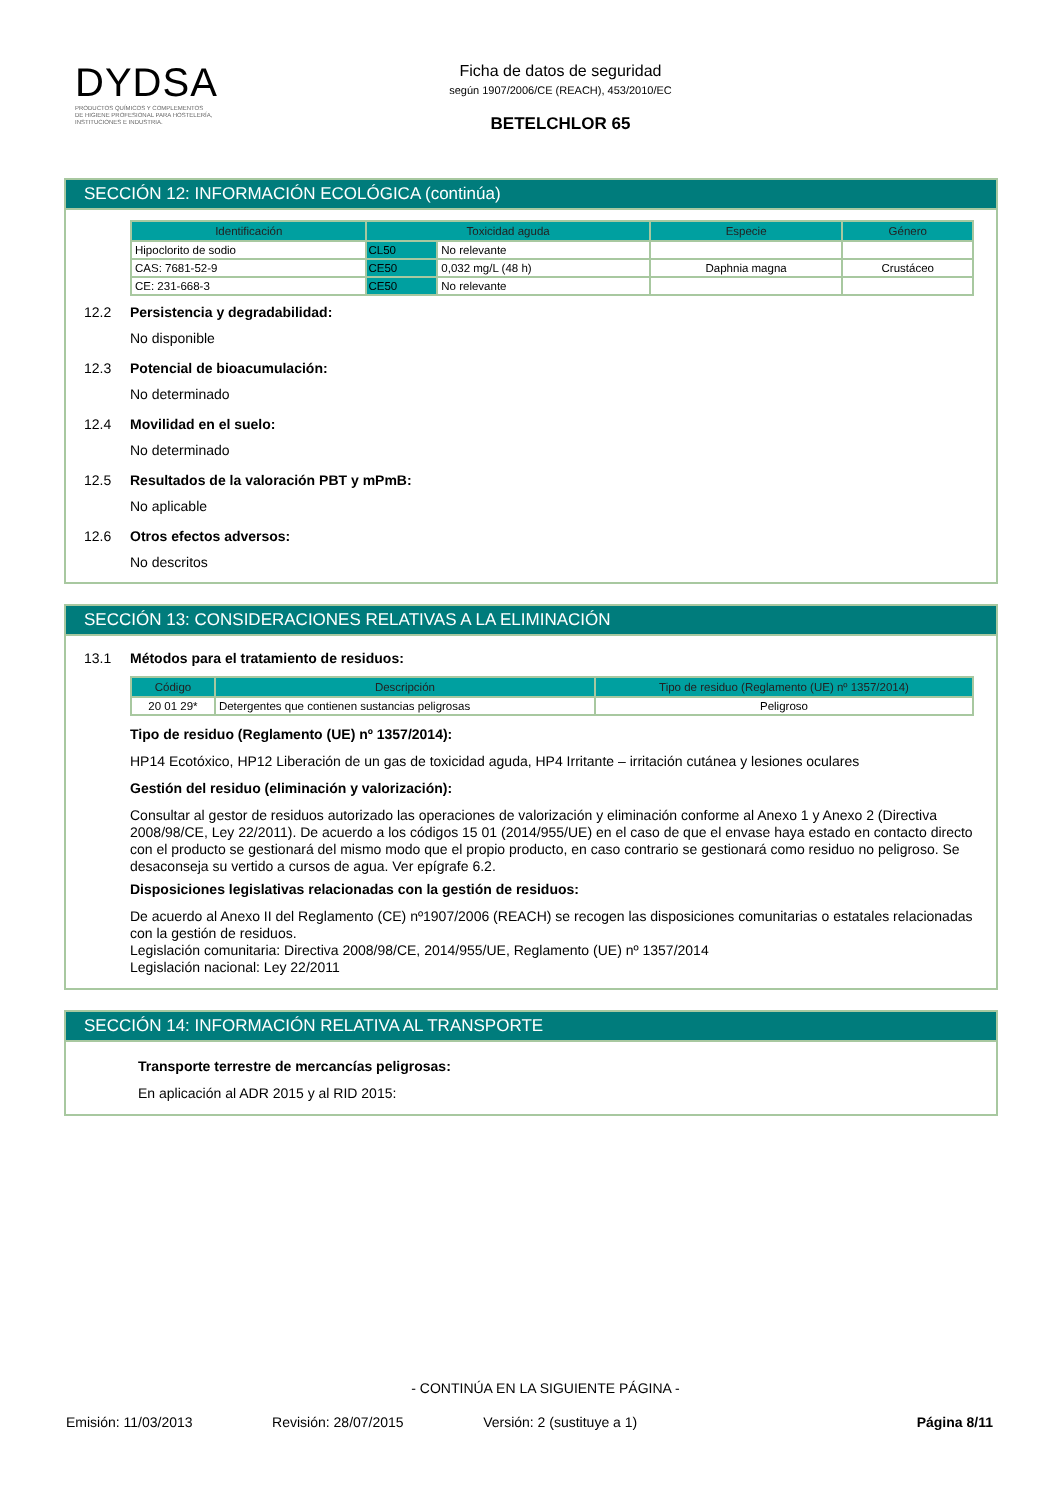DYDSA
PRODUCTOS QUÍMICOS Y COMPLEMENTOS
DE HIGIENE PROFESIONAL PARA HOSTELERÍA,
INSTITUCIONES E INDUSTRIA.
Ficha de datos de seguridad
según 1907/2006/CE (REACH), 453/2010/EC
BETELCHLOR 65
SECCIÓN 12: INFORMACIÓN ECOLÓGICA (continúa)
| Identificación | Toxicidad aguda | | Especie | Género |
| --- | --- | --- | --- | --- |
| Hipoclorito de sodio | CL50 | No relevante | | |
| CAS: 7681-52-9 | CE50 | 0,032 mg/L (48 h) | Daphnia magna | Crustáceo |
| CE: 231-668-3 | CE50 | No relevante | | |
12.2 Persistencia y degradabilidad:
No disponible
12.3 Potencial de bioacumulación:
No determinado
12.4 Movilidad en el suelo:
No determinado
12.5 Resultados de la valoración PBT y mPmB:
No aplicable
12.6 Otros efectos adversos:
No descritos
SECCIÓN 13: CONSIDERACIONES RELATIVAS A LA ELIMINACIÓN
13.1 Métodos para el tratamiento de residuos:
| Código | Descripción | Tipo de residuo (Reglamento (UE) nº 1357/2014) |
| --- | --- | --- |
| 20 01 29* | Detergentes que contienen sustancias peligrosas | Peligroso |
Tipo de residuo (Reglamento (UE) nº 1357/2014):
HP14 Ecotóxico, HP12 Liberación de un gas de toxicidad aguda, HP4 Irritante – irritación cutánea y lesiones oculares
Gestión del residuo (eliminación y valorización):
Consultar al gestor de residuos autorizado las operaciones de valorización y eliminación conforme al Anexo 1 y Anexo 2 (Directiva 2008/98/CE, Ley 22/2011). De acuerdo a los códigos 15 01 (2014/955/UE) en el caso de que el envase haya estado en contacto directo con el producto se gestionará del mismo modo que el propio producto, en caso contrario se gestionará como residuo no peligroso. Se desaconseja su vertido a cursos de agua. Ver epígrafe 6.2.
Disposiciones legislativas relacionadas con la gestión de residuos:
De acuerdo al Anexo II del Reglamento (CE) nº1907/2006 (REACH) se recogen las disposiciones comunitarias o estatales relacionadas con la gestión de residuos.
Legislación comunitaria: Directiva 2008/98/CE, 2014/955/UE, Reglamento (UE) nº 1357/2014
Legislación nacional: Ley 22/2011
SECCIÓN 14: INFORMACIÓN RELATIVA AL TRANSPORTE
Transporte terrestre de mercancías peligrosas:
En aplicación al ADR 2015 y al RID 2015:
- CONTINÚA EN LA SIGUIENTE PÁGINA -
Emisión: 11/03/2013 Revisión: 28/07/2015 Versión: 2 (sustituye a 1) Página 8/11